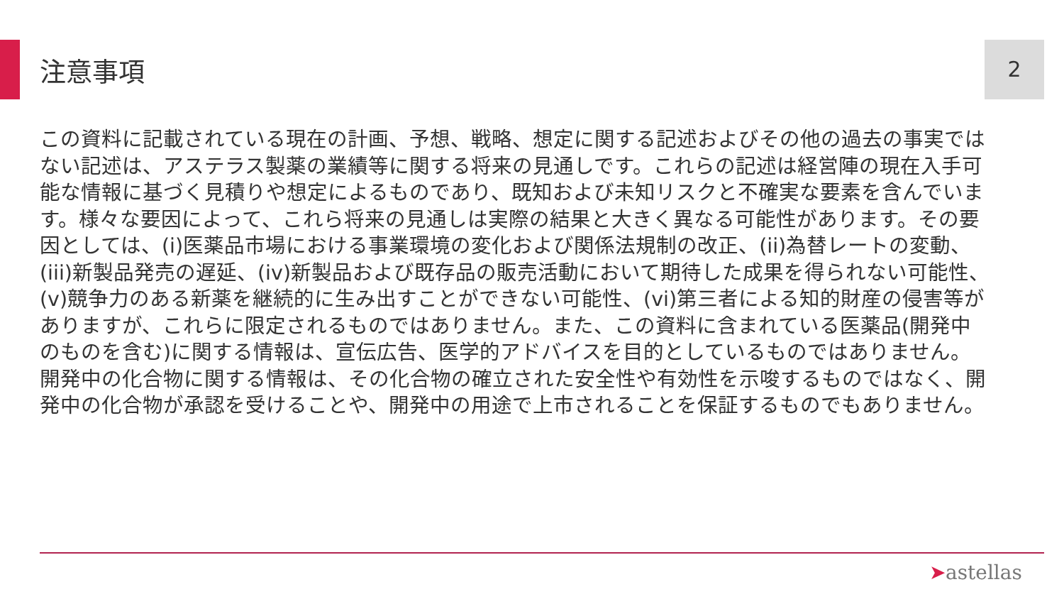注意事項 2
この資料に記載されている現在の計画、予想、戦略、想定に関する記述およびその他の過去の事実ではない記述は、アステラス製薬の業績等に関する将来の見通しです。これらの記述は経営陣の現在入手可能な情報に基づく見積りや想定によるものであり、既知および未知リスクと不確実な要素を含んでいます。様々な要因によって、これら将来の見通しは実際の結果と大きく異なる可能性があります。その要因としては、(i)医薬品市場における事業環境の変化および関係法規制の改正、(ii)為替レートの変動、(iii)新製品発売の遅延、(iv)新製品および既存品の販売活動において期待した成果を得られない可能性、(v)競争力のある新薬を継続的に生み出すことができない可能性、(vi)第三者による知的財産の侵害等がありますが、これらに限定されるものではありません。また、この資料に含まれている医薬品(開発中のものを含む)に関する情報は、宣伝広告、医学的アドバイスを目的としているものではありません。開発中の化合物に関する情報は、その化合物の確立された安全性や有効性を示唆するものではなく、開発中の化合物が承認を受けることや、開発中の用途で上市されることを保証するものでもありません。
➤astellas